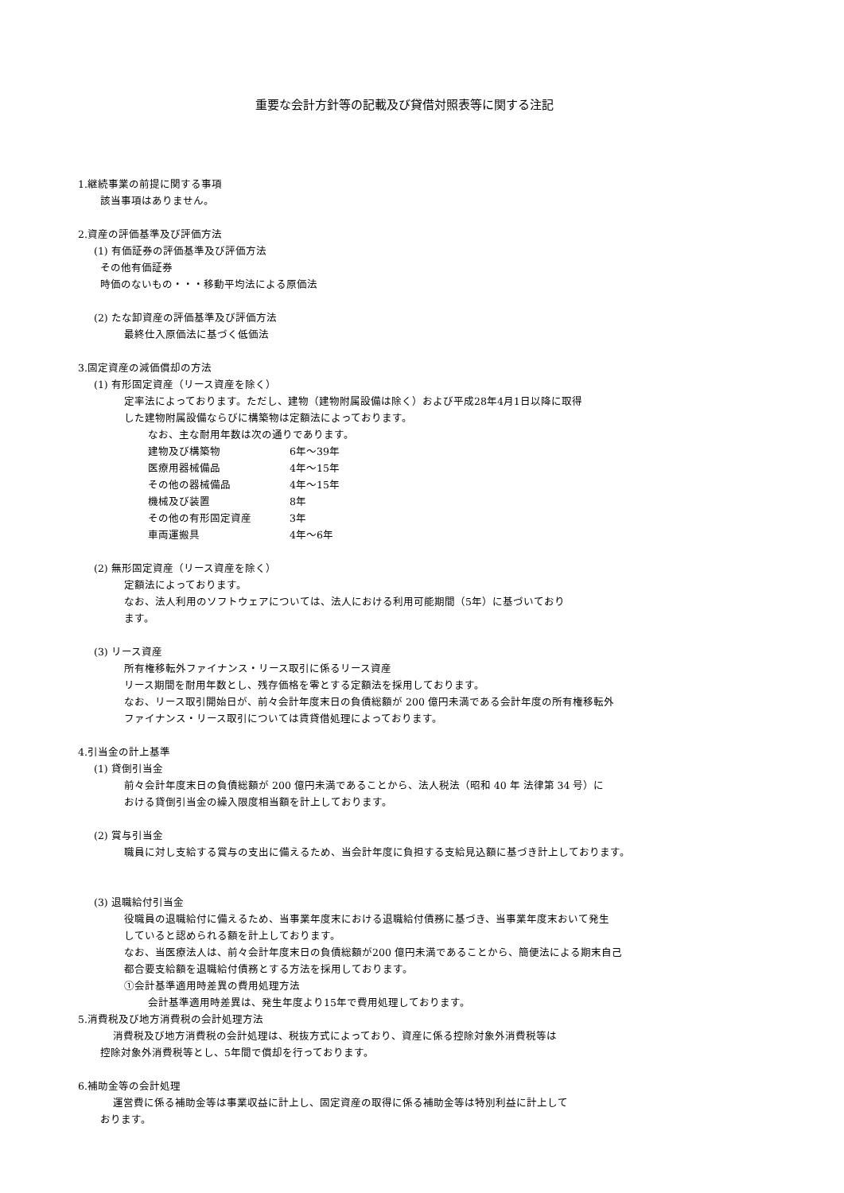重要な会計方針等の記載及び貸借対照表等に関する注記
1.継続事業の前提に関する事項
該当事項はありません。
2.資産の評価基準及び評価方法
(1) 有価証券の評価基準及び評価方法
その他有価証券
時価のないもの・・・移動平均法による原価法
(2) たな卸資産の評価基準及び評価方法
最終仕入原価法に基づく低価法
3.固定資産の減価償却の方法
(1) 有形固定資産（リース資産を除く）
定率法によっております。ただし、建物（建物附属設備は除く）および平成28年4月1日以降に取得
した建物附属設備ならびに構築物は定額法によっております。
なお、主な耐用年数は次の通りであります。
| 建物及び構築物 | 6年～39年 |
| 医療用器械備品 | 4年～15年 |
| その他の器械備品 | 4年～15年 |
| 機械及び装置 | 8年 |
| その他の有形固定資産 | 3年 |
| 車両運搬具 | 4年～6年 |
(2) 無形固定資産（リース資産を除く）
定額法によっております。
なお、法人利用のソフトウェアについては、法人における利用可能期間（5年）に基づいており
ます。
(3) リース資産
所有権移転外ファイナンス・リース取引に係るリース資産
リース期間を耐用年数とし、残存価格を零とする定額法を採用しております。
なお、リース取引開始日が、前々会計年度末日の負債総額が 200 億円未満である会計年度の所有権移転外
ファイナンス・リース取引については賃貸借処理によっております。
4.引当金の計上基準
(1) 貸倒引当金
前々会計年度末日の負債総額が 200 億円未満であることから、法人税法（昭和 40 年 法律第 34 号）に
おける貸倒引当金の繰入限度相当額を計上しております。
(2) 賞与引当金
職員に対し支給する賞与の支出に備えるため、当会計年度に負担する支給見込額に基づき計上しております。
(3) 退職給付引当金
役職員の退職給付に備えるため、当事業年度末における退職給付債務に基づき、当事業年度末おいて発生
していると認められる額を計上しております。
なお、当医療法人は、前々会計年度末日の負債総額が200 億円未満であることから、簡便法による期末自己
都合要支給額を退職給付債務とする方法を採用しております。
①会計基準適用時差異の費用処理方法
会計基準適用時差異は、発生年度より15年で費用処理しております。
5.消費税及び地方消費税の会計処理方法
消費税及び地方消費税の会計処理は、税抜方式によっており、資産に係る控除対象外消費税等は
控除対象外消費税等とし、5年間で償却を行っております。
6.補助金等の会計処理
運営費に係る補助金等は事業収益に計上し、固定資産の取得に係る補助金等は特別利益に計上して
おります。